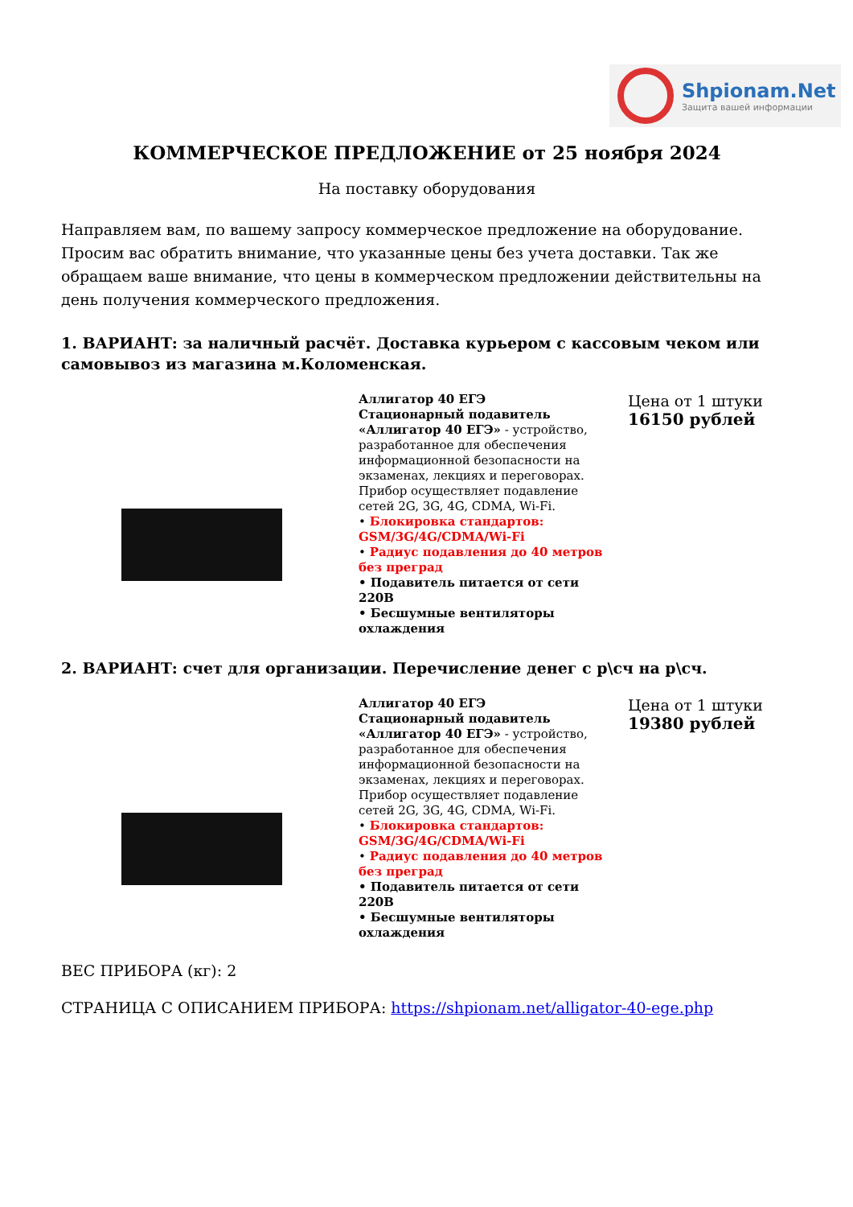Shpionam.Net
Защита вашей информации
КОММЕРЧЕСКОЕ ПРЕДЛОЖЕНИЕ от 25 ноября 2024
На поставку оборудования
Направляем вам, по вашему запросу коммерческое предложение на оборудование. Просим вас обратить внимание, что указанные цены без учета доставки. Так же обращаем ваше внимание, что цены в коммерческом предложении действительны на день получения коммерческого предложения.
1. ВАРИАНТ: за наличный расчёт. Доставка курьером с кассовым чеком или самовывоз из магазина м.Коломенская.
Аллигатор 40 ЕГЭ
Стационарный подавитель «Аллигатор 40 ЕГЭ» - устройство, разработанное для обеспечения информационной безопасности на экзаменах, лекциях и переговорах. Прибор осуществляет подавление сетей 2G, 3G, 4G, CDMA, Wi-Fi.
• Блокировка стандартов: GSM/3G/4G/CDMA/Wi-Fi
• Радиус подавления до 40 метров без преград
• Подавитель питается от сети 220В
• Бесшумные вентиляторы охлаждения
Цена от 1 штуки
16150 рублей
2. ВАРИАНТ: счет для организации. Перечисление денег с р\сч на р\сч.
Аллигатор 40 ЕГЭ
Стационарный подавитель «Аллигатор 40 ЕГЭ» - устройство, разработанное для обеспечения информационной безопасности на экзаменах, лекциях и переговорах. Прибор осуществляет подавление сетей 2G, 3G, 4G, CDMA, Wi-Fi.
• Блокировка стандартов: GSM/3G/4G/CDMA/Wi-Fi
• Радиус подавления до 40 метров без преград
• Подавитель питается от сети 220В
• Бесшумные вентиляторы охлаждения
Цена от 1 штуки
19380 рублей
ВЕС ПРИБОРА (кг): 2
СТРАНИЦА С ОПИСАНИЕМ ПРИБОРА: https://shpionam.net/alligator-40-ege.php